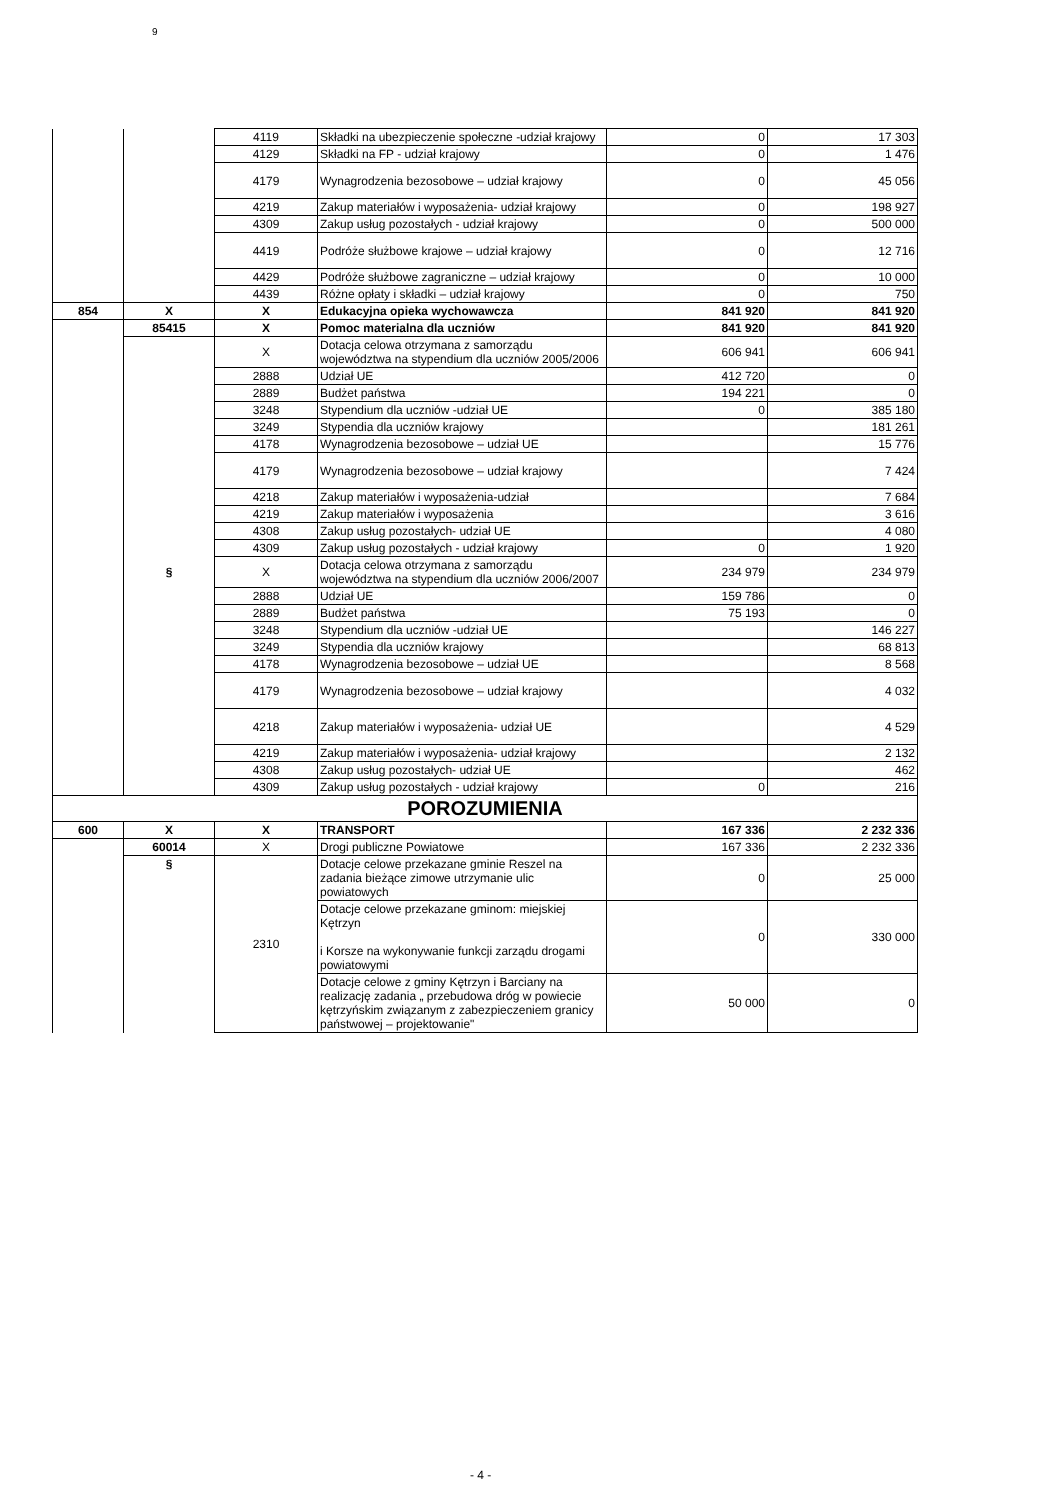9
| | | 4119 | Składki na ubezpieczenie społeczne -udział krajowy | 0 | 17 303 |
| | | 4129 | Składki na FP - udział krajowy | 0 | 1 476 |
| | | 4179 | Wynagrodzenia bezosobowe – udział krajowy | 0 | 45 056 |
| | | 4219 | Zakup materiałów i wyposażenia- udział krajowy | 0 | 198 927 |
| | | 4309 | Zakup usług pozostałych - udział krajowy | 0 | 500 000 |
| | | 4419 | Podróże służbowe krajowe – udział krajowy | 0 | 12 716 |
| | | 4429 | Podróże służbowe zagraniczne – udział krajowy | 0 | 10 000 |
| | | 4439 | Różne opłaty i składki – udział krajowy | 0 | 750 |
| 854 | X | X | Edukacyjna opieka wychowawcza | 841 920 | 841 920 |
| | 85415 | X | Pomoc materialna dla uczniów | 841 920 | 841 920 |
| | | X | Dotacja celowa otrzymana z samorządu województwa na stypendium dla uczniów 2005/2006 | 606 941 | 606 941 |
| | | 2888 | Udział UE | 412 720 | 0 |
| | | 2889 | Budżet państwa | 194 221 | 0 |
| | | 3248 | Stypendium dla uczniów -udział UE | 0 | 385 180 |
| | | 3249 | Stypendia dla uczniów krajowy | | 181 261 |
| | | 4178 | Wynagrodzenia bezosobowe – udział UE | | 15 776 |
| | | 4179 | Wynagrodzenia bezosobowe – udział krajowy | | 7 424 |
| | | 4218 | Zakup materiałów i wyposażenia-udział | | 7 684 |
| | | 4219 | Zakup materiałów i wyposażenia | | 3 616 |
| | | 4308 | Zakup usług pozostałych- udział UE | | 4 080 |
| | | 4309 | Zakup usług pozostałych - udział krajowy | 0 | 1 920 |
| | § | X | Dotacja celowa otrzymana z samorządu województwa na stypendium dla uczniów 2006/2007 | 234 979 | 234 979 |
| | | 2888 | Udział UE | 159 786 | 0 |
| | | 2889 | Budżet państwa | 75 193 | 0 |
| | | 3248 | Stypendium dla uczniów -udział UE | | 146 227 |
| | | 3249 | Stypendia dla uczniów krajowy | | 68 813 |
| | | 4178 | Wynagrodzenia bezosobowe – udział UE | | 8 568 |
| | | 4179 | Wynagrodzenia bezosobowe – udział krajowy | | 4 032 |
| | | 4218 | Zakup materiałów i wyposażenia- udział UE | | 4 529 |
| | | 4219 | Zakup materiałów i wyposażenia- udział krajowy | | 2 132 |
| | | 4308 | Zakup usług pozostałych- udział UE | | 462 |
| | | 4309 | Zakup usług pozostałych - udział krajowy | 0 | 216 |
| POROZUMIENIA | | | | | |
| 600 | X | X | TRANSPORT | 167 336 | 2 232 336 |
| | 60014 | X | Drogi publiczne Powiatowe | 167 336 | 2 232 336 |
| | § | 2310 | Dotacje celowe przekazane gminie Reszel na zadania bieżące zimowe utrzymanie ulic powiatowych | 0 | 25 000 |
| | | | Dotacje celowe przekazane gminom: miejskiej Kętrzyn i Korsze na wykonywanie funkcji zarządu drogami powiatowymi | 0 | 330 000 |
| | | | Dotacje celowe z gminy Kętrzyn i Barciany na realizację zadania „ przebudowa dróg w powiecie kętrzyńskim związanym z zabezpieczeniem granicy państwowej – projektowanie" | 50 000 | 0 |
- 4 -